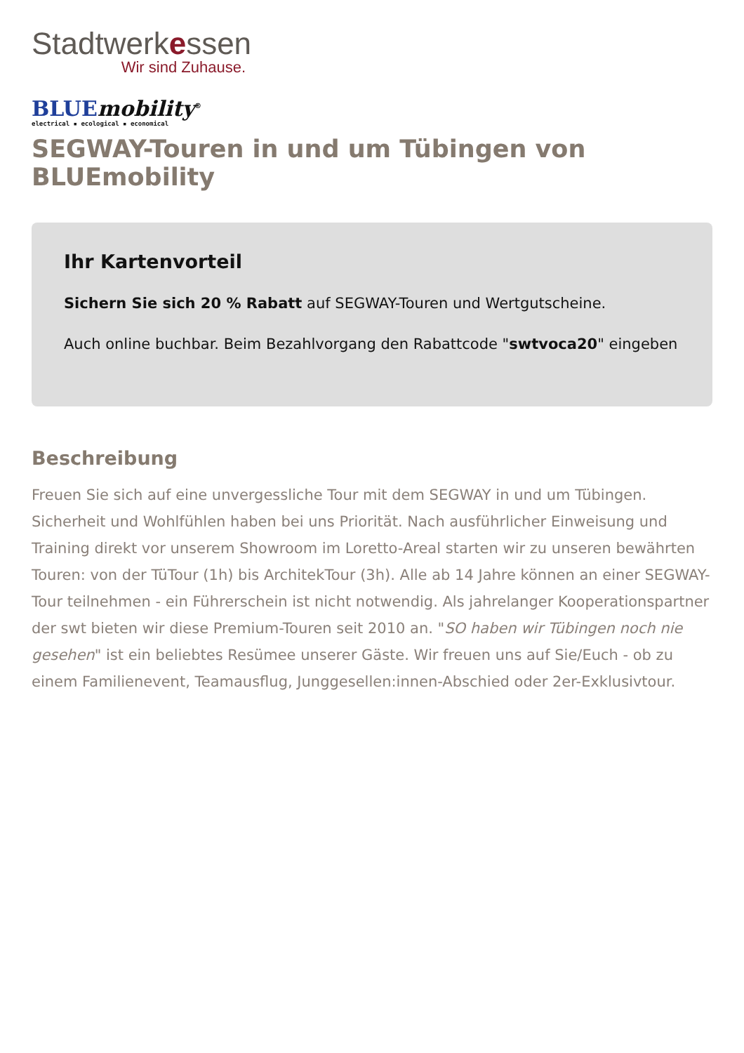Stadtwerkessen
Wir sind Zuhause.
BLUE mobility<sup>®</sup>
electrical ▪ ecological ▪ economical
SEGWAY-Touren in und um Tübingen von BLUEmobility
Ihr Kartenvorteil
Sichern Sie sich 20 % Rabatt auf SEGWAY-Touren und Wertgutscheine.
Auch online buchbar. Beim Bezahlvorgang den Rabattcode "swtvoca20" eingeben
Beschreibung
Freuen Sie sich auf eine unvergessliche Tour mit dem SEGWAY in und um Tübingen. Sicherheit und Wohlfühlen haben bei uns Priorität. Nach ausführlicher Einweisung und Training direkt vor unserem Showroom im Loretto-Areal starten wir zu unseren bewährten Touren: von der TüTour (1h) bis ArchitekTour (3h). Alle ab 14 Jahre können an einer SEGWAY-Tour teilnehmen - ein Führerschein ist nicht notwendig. Als jahrelanger Kooperationspartner der swt bieten wir diese Premium-Touren seit 2010 an. "SO haben wir Tübingen noch nie gesehen" ist ein beliebtes Resümee unserer Gäste. Wir freuen uns auf Sie/Euch - ob zu einem Familienevent, Teamausflug, Junggesellen:innen-Abschied oder 2er-Exklusivtour.